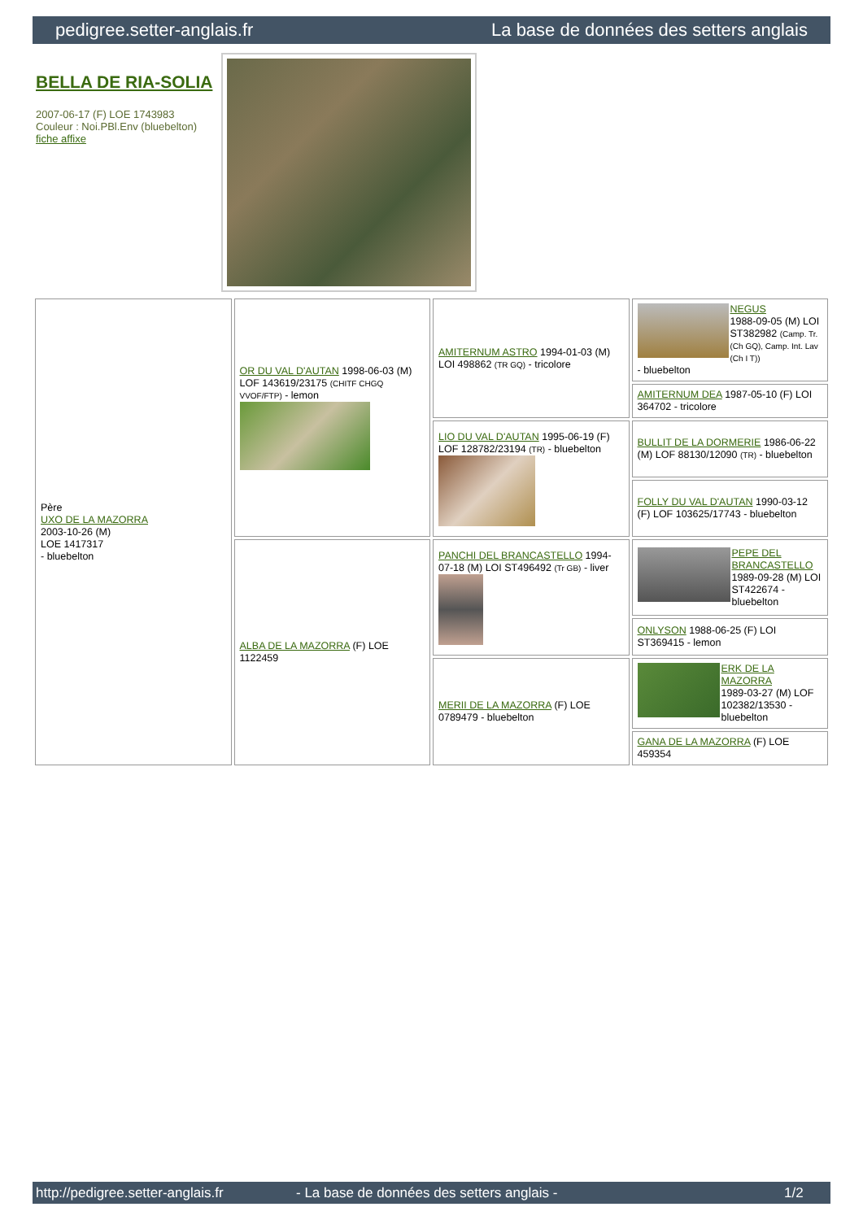pedigree.setter-anglais.fr La base de données des setters anglais
BELLA DE RIA-SOLIA
2007-06-17 (F) LOE 1743983
Couleur : Noi.PBl.Env (bluebelton)
fiche affixe
| Père UXO DE LA MAZORRA 2003-10-26 (M) LOE 1417317 - bluebelton | OR DU VAL D'AUTAN 1998-06-03 (M) LOF 143619/23175 (CHITF CHGQ VVOF/FTP) - lemon | AMITERNUM ASTRO 1994-01-03 (M) LOI 498862 (TR GQ) - tricolore | NEGUS 1988-09-05 (M) LOI ST382982 (Camp. Tr. (Ch GQ), Camp. Int. Lav (Ch I T)) - bluebelton |
| | | | AMITERNUM DEA 1987-05-10 (F) LOI 364702 - tricolore |
| | | LIO DU VAL D'AUTAN 1995-06-19 (F) LOF 128782/23194 (TR) - bluebelton | BULLIT DE LA DORMERIE 1986-06-22 (M) LOF 88130/12090 (TR) - bluebelton |
| | | | FOLLY DU VAL D'AUTAN 1990-03-12 (F) LOF 103625/17743 - bluebelton |
| | ALBA DE LA MAZORRA (F) LOE 1122459 | PANCHI DEL BRANCASTELLO 1994-07-18 (M) LOI ST496492 (Tr GB) - liver | PEPE DEL BRANCASTELLO 1989-09-28 (M) LOI ST422674 - bluebelton |
| | | | ONLYSON 1988-06-25 (F) LOI ST369415 - lemon |
| | | MERII DE LA MAZORRA (F) LOE 0789479 - bluebelton | ERK DE LA MAZORRA 1989-03-27 (M) LOF 102382/13530 - bluebelton |
| | | | GANA DE LA MAZORRA (F) LOE 459354 |
http://pedigree.setter-anglais.fr - La base de données des setters anglais - 1/2